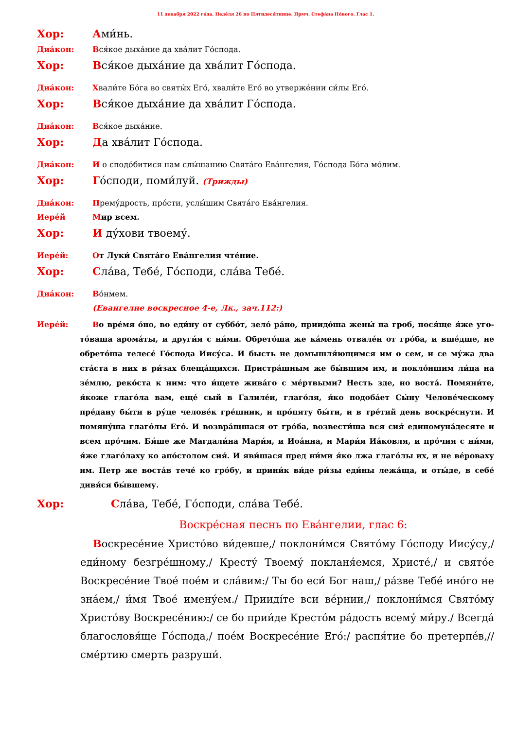11 декабря 2022 го́да. Неде́ля 26 по Пятидеся́тнице. Прмч. Стефа́на Но́вого. Глас 1.
Хор: Ами́нь.
Диа́кон: Вся́кое дыха́ние да хва́лит Го́спода.
Хор: Вся́кое дыха́ние да хва́лит Го́спода.
Диа́кон: Хвали́те Бо́га во святы́х Его́, хвали́те Его́ во утверже́нии си́лы Его́.
Хор: Вся́кое дыха́ние да хва́лит Го́спода.
Диа́кон: Вся́кое дыха́ние.
Хор: Да хва́лит Го́спода.
Диа́кон: И о сподо́битися нам слы́шанию Свята́го Ева́нгелия, Го́спода Бо́га мо́лим.
Хор: Го́споди, поми́луй. (Трижды)
Диа́кон: Премýдрость, про́сти, услы́шим Свята́го Ева́нгелия.
Иере́й Мир всем.
Хор: И ду́хови твоему́.
Иере́й: От Луки́ Свята́го Ева́нгелия чте́ние.
Хор: Сла́ва, Тебе́, Го́споди, сла́ва Тебе́.
Диа́кон: Во́нмем.
(Евангелие воскресное 4-е, Лк., зач.112:)
Иере́й:
Во вре́мя о́но, во еди́ну от суббо́т, зело́ ра́но, приидо́ша жены́ на гроб, нося́ще я́же уго­то́ваша арома́ты, и други́я с ни́ми. Обрето́ша же ка́мень отвале́н от гро́ба, и вше́дше, не обрето́ша телесе́ Го́спода Иису́са. И бысть не домышля́ющимся им о сем, и се му́жа два ста́ста в них в ри́зах блеща́щихся. Пристра́шным же бы́вшим им, и покло́ншим ли́ца на зе́млю, реко́ста к ним: что и́щете жива́го с ме́ртвыми? Несть зде, но воста́. Помяни́те, я́коже глаго́ла вам, еще́ сый в Галиле́и, глаго́ля, я́ко подоба́ет Сы́ну Челове́ческому пре́дану бы́ти в ру́це челове́к гре́шник, и про́пяту бы́ти, и в тре́тий день воскре́снути. И помяну́ша глаго́лы Его́. И возвра́щшася от гро́ба, возвести́ша вся сия́ единомуна́десяте и всем про́чим. Бя́ше же Магдали́на Мари́я, и Иоа́нна, и Мари́я Иа́ковля, и про́чия с ни́ми, я́же глаго́лаху ко апо́столом сия́. И яви́шася пред ни́ми я́ко лжа глаго́лы их, и не ве́роваху им. Петр же воста́в тече́ ко гро́бу, и прини́к ви́де ри́зы еди́ны лежа́ща, и оты́де, в себе́ дивя́ся бы́вшему.
Хор: Сла́ва, Тебе́, Го́споди, сла́ва Тебе́.
Воскре́сная песнь по Ева́нгелии, глас 6:
Воскресе́ние Христо́во ви́девше,/ поклони́мся Свято́му Го́споду Иису́су,/ еди́ному безгре́шному,/ Кресту́ Твоему́ покланя́емся, Христе́,/ и свято́е Воскре­се́ние Твое́ пое́м и сла́вим:/ Ты бо еси́ Бог наш,/ ра́зве Тебе́ ино́го не зна́ем,/ и́мя Твое́ имену́ем./ Приидíте вси ве́рнии,/ поклони́мся Свято́му Христо́ву Воскре­се́нию:/ се бо прии́де Кресто́м ра́дость всему́ ми́ру./ Всегда́ благословя́ще Го́спода,/ пое́м Воскресе́ние Его́:/ распя́тие бо претерпе́в,// сме́ртию смерть разруши́.